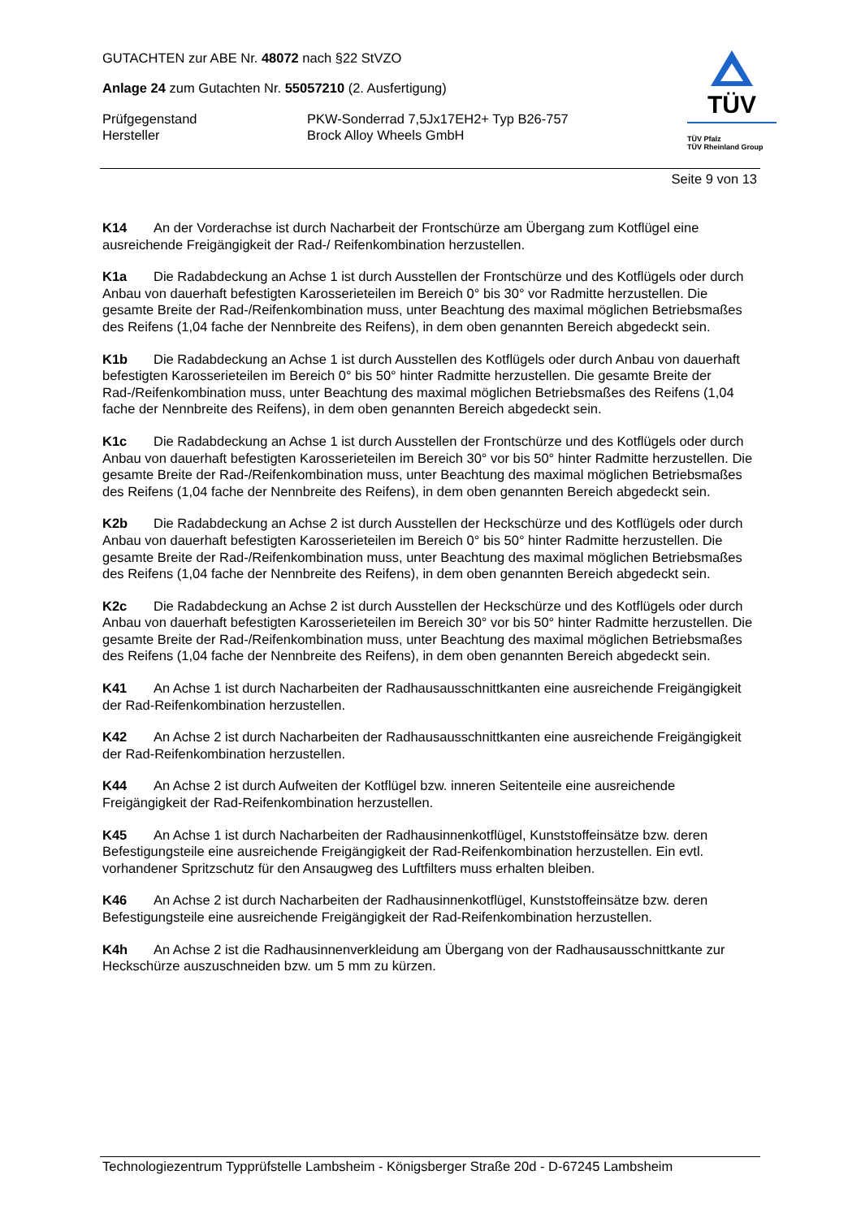GUTACHTEN zur ABE Nr. 48072 nach §22 StVZO
Anlage 24 zum Gutachten Nr. 55057210 (2. Ausfertigung)
Prüfgegenstand PKW-Sonderrad 7,5Jx17EH2+ Typ B26-757
Hersteller Brock Alloy Wheels GmbH
TÜV
TÜV Pfalz
TÜV Rheinland Group
Seite 9 von 13
K14 An der Vorderachse ist durch Nacharbeit der Frontschürze am Übergang zum Kotflügel eine ausreichende Freigängigkeit der Rad-/ Reifenkombination herzustellen.
K1a Die Radabdeckung an Achse 1 ist durch Ausstellen der Frontschürze und des Kotflügels oder durch Anbau von dauerhaft befestigten Karosserieteilen im Bereich 0° bis 30° vor Radmitte herzustellen. Die gesamte Breite der Rad-/Reifenkombination muss, unter Beachtung des maximal möglichen Betriebsmaßes des Reifens (1,04 fache der Nennbreite des Reifens), in dem oben genannten Bereich abgedeckt sein.
K1b Die Radabdeckung an Achse 1 ist durch Ausstellen des Kotflügels oder durch Anbau von dauerhaft befestigten Karosserieteilen im Bereich 0° bis 50° hinter Radmitte herzustellen. Die gesamte Breite der Rad-/Reifenkombination muss, unter Beachtung des maximal möglichen Betriebsmaßes des Reifens (1,04 fache der Nennbreite des Reifens), in dem oben genannten Bereich abgedeckt sein.
K1c Die Radabdeckung an Achse 1 ist durch Ausstellen der Frontschürze und des Kotflügels oder durch Anbau von dauerhaft befestigten Karosserieteilen im Bereich 30° vor bis 50° hinter Radmitte herzustellen. Die gesamte Breite der Rad-/Reifenkombination muss, unter Beachtung des maximal möglichen Betriebsmaßes des Reifens (1,04 fache der Nennbreite des Reifens), in dem oben genannten Bereich abgedeckt sein.
K2b Die Radabdeckung an Achse 2 ist durch Ausstellen der Heckschürze und des Kotflügels oder durch Anbau von dauerhaft befestigten Karosserieteilen im Bereich 0° bis 50° hinter Radmitte herzustellen. Die gesamte Breite der Rad-/Reifenkombination muss, unter Beachtung des maximal möglichen Betriebsmaßes des Reifens (1,04 fache der Nennbreite des Reifens), in dem oben genannten Bereich abgedeckt sein.
K2c Die Radabdeckung an Achse 2 ist durch Ausstellen der Heckschürze und des Kotflügels oder durch Anbau von dauerhaft befestigten Karosserieteilen im Bereich 30° vor bis 50° hinter Radmitte herzustellen. Die gesamte Breite der Rad-/Reifenkombination muss, unter Beachtung des maximal möglichen Betriebsmaßes des Reifens (1,04 fache der Nennbreite des Reifens), in dem oben genannten Bereich abgedeckt sein.
K41 An Achse 1 ist durch Nacharbeiten der Radhausausschnittkanten eine ausreichende Freigängigkeit der Rad-Reifenkombination herzustellen.
K42 An Achse 2 ist durch Nacharbeiten der Radhausausschnittkanten eine ausreichende Freigängigkeit der Rad-Reifenkombination herzustellen.
K44 An Achse 2 ist durch Aufweiten der Kotflügel bzw. inneren Seitenteile eine ausreichende Freigängigkeit der Rad-Reifenkombination herzustellen.
K45 An Achse 1 ist durch Nacharbeiten der Radhausinnenkotflügel, Kunststoffeinsätze bzw. deren Befestigungsteile eine ausreichende Freigängigkeit der Rad-Reifenkombination herzustellen. Ein evtl. vorhandener Spritzschutz für den Ansaugweg des Luftfilters muss erhalten bleiben.
K46 An Achse 2 ist durch Nacharbeiten der Radhausinnenkotflügel, Kunststoffeinsätze bzw. deren Befestigungsteile eine ausreichende Freigängigkeit der Rad-Reifenkombination herzustellen.
K4h An Achse 2 ist die Radhausinnenverkleidung am Übergang von der Radhausausschnittkante zur Heckschürze auszuschneiden bzw. um 5 mm zu kürzen.
Technologiezentrum Typprüfstelle Lambsheim - Königsberger Straße 20d - D-67245 Lambsheim